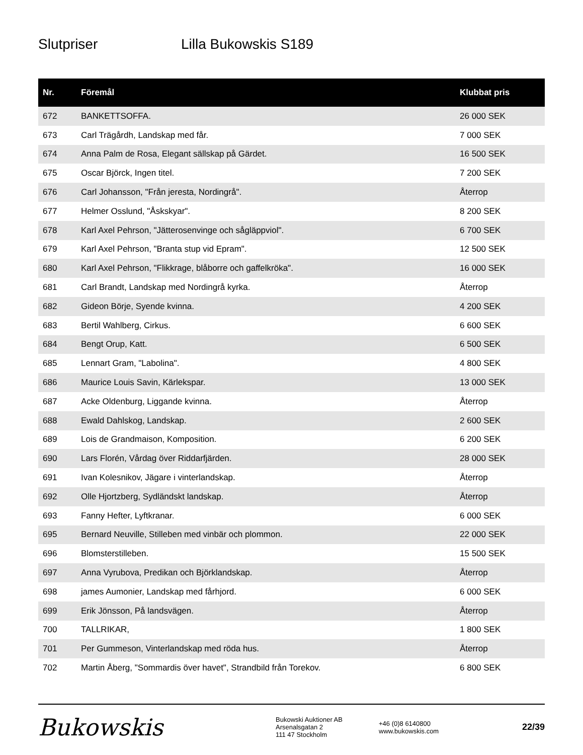Slutpriser Lilla Bukowskis S189
| Nr. | Föremål | Klubbat pris |
| --- | --- | --- |
| 672 | BANKETTSOFFA. | 26 000 SEK |
| 673 | Carl Trägårdh, Landskap med får. | 7 000 SEK |
| 674 | Anna Palm de Rosa, Elegant sällskap på Gärdet. | 16 500 SEK |
| 675 | Oscar Björck, Ingen titel. | 7 200 SEK |
| 676 | Carl Johansson, "Från jeresta, Nordingrå". | Återrop |
| 677 | Helmer Osslund, "Åskskyar". | 8 200 SEK |
| 678 | Karl Axel Pehrson, "Jätterosenvinge och sågläppviol". | 6 700 SEK |
| 679 | Karl Axel Pehrson, "Branta stup vid Epram". | 12 500 SEK |
| 680 | Karl Axel Pehrson, "Flikkrage, blåborre och gaffelkröka". | 16 000 SEK |
| 681 | Carl Brandt, Landskap med Nordingrå kyrka. | Återrop |
| 682 | Gideon Börje, Syende kvinna. | 4 200 SEK |
| 683 | Bertil Wahlberg, Cirkus. | 6 600 SEK |
| 684 | Bengt Orup, Katt. | 6 500 SEK |
| 685 | Lennart Gram, "Labolina". | 4 800 SEK |
| 686 | Maurice Louis Savin, Kärlekspar. | 13 000 SEK |
| 687 | Acke Oldenburg, Liggande kvinna. | Återrop |
| 688 | Ewald Dahlskog, Landskap. | 2 600 SEK |
| 689 | Lois de Grandmaison, Komposition. | 6 200 SEK |
| 690 | Lars Florén, Vårdag över Riddarfjärden. | 28 000 SEK |
| 691 | Ivan Kolesnikov, Jägare i vinterlandskap. | Återrop |
| 692 | Olle Hjortzberg, Sydländskt landskap. | Återrop |
| 693 | Fanny Hefter, Lyftkranar. | 6 000 SEK |
| 695 | Bernard Neuville, Stilleben med vinbär och plommon. | 22 000 SEK |
| 696 | Blomsterstilleben. | 15 500 SEK |
| 697 | Anna Vyrubova, Predikan och Björklandskap. | Återrop |
| 698 | james Aumonier, Landskap med fårhjord. | 6 000 SEK |
| 699 | Erik Jönsson, På landsvägen. | Återrop |
| 700 | TALLRIKAR, | 1 800 SEK |
| 701 | Per Gummeson, Vinterlandskap med röda hus. | Återrop |
| 702 | Martin Åberg, "Sommardis över havet", Strandbild från Torekov. | 6 800 SEK |
Bukowskis
Bukowski Auktioner AB
Arsenalsgatan 2
111 47 Stockholm
+46 (0)8 6140800
www.bukowskis.com
22/39